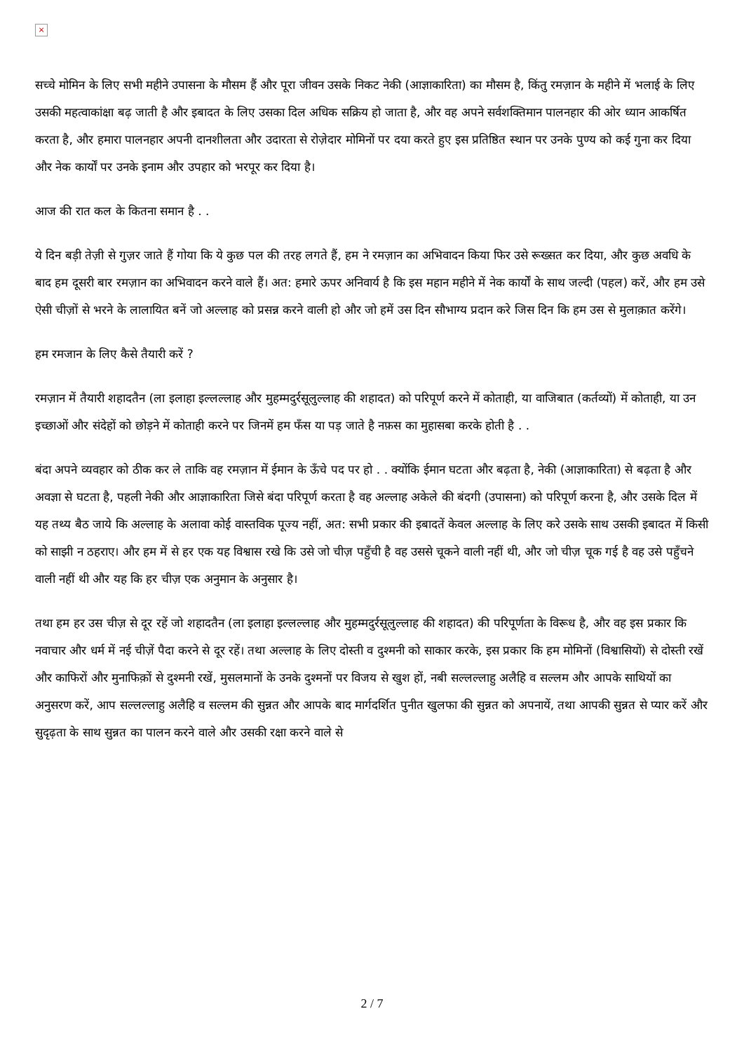×
सच्चे मोमिन के लिए सभी महीने उपासना के मौसम हैं और पूरा जीवन उसके निकट नेकी (आज्ञाकारिता) का मौसम है, किंतु रमज़ान के महीने में भलाई के लिए उसकी महत्वाकांक्षा बढ़ जाती है और इबादत के लिए उसका दिल अधिक सक्रिय हो जाता है, और वह अपने सर्वशक्तिमान पालनहार की ओर ध्यान आकर्षित करता है, और हमारा पालनहार अपनी दानशीलता और उदारता से रोज़ेदार मोमिनों पर दया करते हुए इस प्रतिष्ठित स्थान पर उनके पुण्य को कई गुना कर दिया और नेक कार्यों पर उनके इनाम और उपहार को भरपूर कर दिया है।
आज की रात कल के कितना समान है . .
ये दिन बड़ी तेज़ी से गुज़र जाते हैं गोया कि ये कुछ पल की तरह लगते हैं, हम ने रमज़ान का अभिवादन किया फिर उसे रूख्सत कर दिया, और कुछ अवधि के बाद हम दूसरी बार रमज़ान का अभिवादन करने वाले हैं। अत: हमारे ऊपर अनिवार्य है कि इस महान महीने में नेक कार्यों के साथ जल्दी (पहल) करें, और हम उसे ऐसी चीज़ों से भरने के लालायित बनें जो अल्लाह को प्रसन्न करने वाली हो और जो हमें उस दिन सौभाग्य प्रदान करे जिस दिन कि हम उस से मुलाक़ात करेंगे।
हम रमजान के लिए कैसे तैयारी करें ?
रमज़ान में तैयारी शहादतैन (ला इलाहा इल्लल्लाह और मुहम्मदुर्रसूलुल्लाह की शहादत) को परिपूर्ण करने में कोताही, या वाजिबात (कर्तव्यों) में कोताही, या उन इच्छाओं और संदेहों को छोड़ने में कोताही करने पर जिनमें हम फँस या पड़ जाते है नफ़स का मुहासबा करके होती है . .
बंदा अपने व्यवहार को ठीक कर ले ताकि वह रमज़ान में ईमान के ऊँचे पद पर हो . . क्योंकि ईमान घटता और बढ़ता है, नेकी (आज्ञाकारिता) से बढ़ता है और अवज्ञा से घटता है, पहली नेकी और आज्ञाकारिता जिसे बंदा परिपूर्ण करता है वह अल्लाह अकेले की बंदगी (उपासना) को परिपूर्ण करना है, और उसके दिल में यह तथ्य बैठ जाये कि अल्लाह के अलावा कोई वास्तविक पूज्य नहीं, अत: सभी प्रकार की इबादतें केवल अल्लाह के लिए करे उसके साथ उसकी इबादत में किसी को साझी न ठहराए। और हम में से हर एक यह विश्वास रखे कि उसे जो चीज़ पहुँची है वह उससे चूकने वाली नहीं थी, और जो चीज़ चूक गई है वह उसे पहुँचने वाली नहीं थी और यह कि हर चीज़ एक अनुमान के अनुसार है।
तथा हम हर उस चीज़ से दूर रहें जो शहादतैन (ला इलाहा इल्लल्लाह और मुहम्मदुर्रसूलुल्लाह की शहादत) की परिपूर्णता के विरूध है, और वह इस प्रकार कि नवाचार और धर्म में नई चीज़ें पैदा करने से दूर रहें। तथा अल्लाह के लिए दोस्ती व दुश्मनी को साकार करके, इस प्रकार कि हम मोमिनों (विश्वासियों) से दोस्ती रखें और काफिरों और मुनाफिक़ों से दुश्मनी रखें, मुसलमानों के उनके दुश्मनों पर विजय से खुश हों, नबी सल्लल्लाहु अलैहि व सल्लम और आपके साथियों का अनुसरण करें, आप सल्लल्लाहु अलैहि व सल्लम की सुन्नत और आपके बाद मार्गदर्शित पुनीत खुलफा की सुन्नत को अपनायें, तथा आपकी सुन्नत से प्यार करें और सुदृढ़ता के साथ सुन्नत का पालन करने वाले और उसकी रक्षा करने वाले से
2 / 7